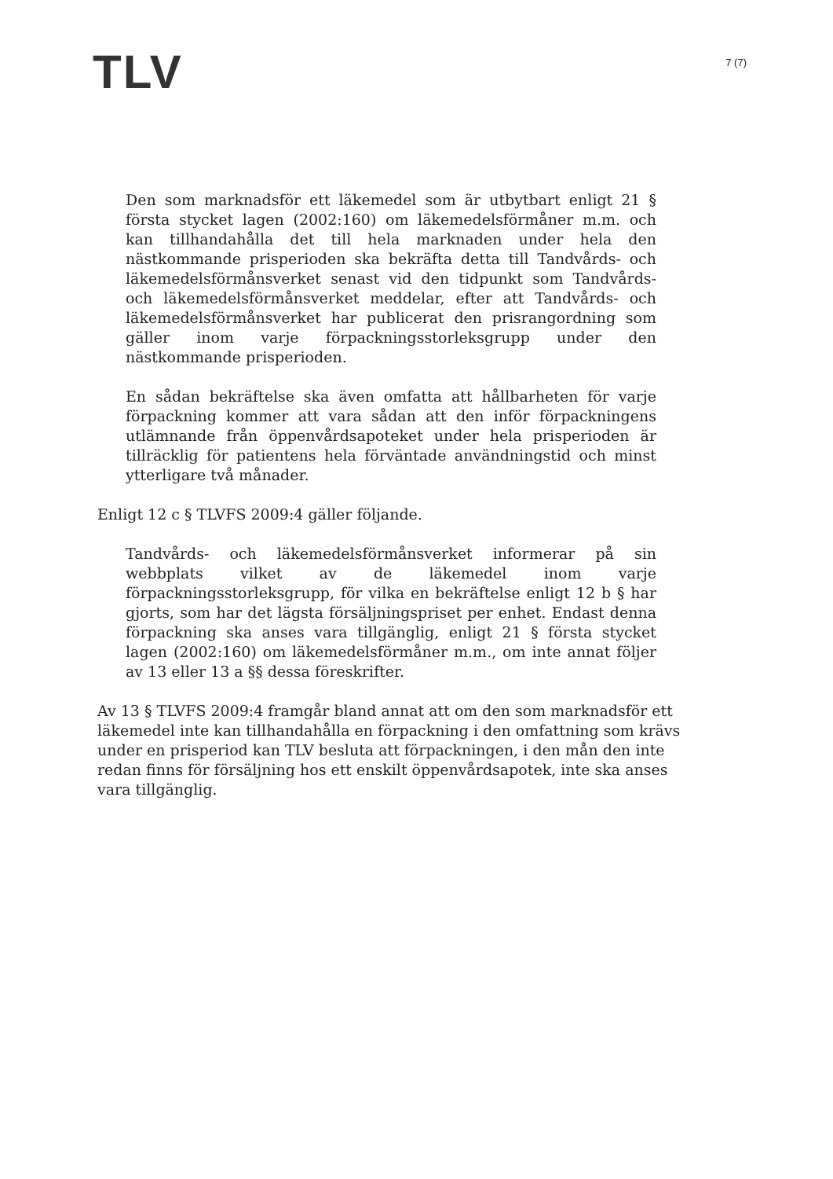TLV
7 (7)
Den som marknadsför ett läkemedel som är utbytbart enligt 21 § första stycket lagen (2002:160) om läkemedelsförmåner m.m. och kan tillhandahålla det till hela marknaden under hela den nästkommande prisperioden ska bekräfta detta till Tandvårds- och läkemedelsförmånsverket senast vid den tidpunkt som Tandvårds- och läkemedelsförmånsverket meddelar, efter att Tandvårds- och läkemedelsförmånsverket har publicerat den prisrangordning som gäller inom varje förpackningsstorleksgrupp under den nästkommande prisperioden.
En sådan bekräftelse ska även omfatta att hållbarheten för varje förpackning kommer att vara sådan att den inför förpackningens utlämnande från öppenvårdsapoteket under hela prisperioden är tillräcklig för patientens hela förväntade användningstid och minst ytterligare två månader.
Enligt 12 c § TLVFS 2009:4 gäller följande.
Tandvårds- och läkemedelsförmånsverket informerar på sin webbplats vilket av de läkemedel inom varje förpackningsstorleksgrupp, för vilka en bekräftelse enligt 12 b § har gjorts, som har det lägsta försäljningspriset per enhet. Endast denna förpackning ska anses vara tillgänglig, enligt 21 § första stycket lagen (2002:160) om läkemedelsförmåner m.m., om inte annat följer av 13 eller 13 a §§ dessa föreskrifter.
Av 13 § TLVFS 2009:4 framgår bland annat att om den som marknadsför ett läkemedel inte kan tillhandahålla en förpackning i den omfattning som krävs under en prisperiod kan TLV besluta att förpackningen, i den mån den inte redan finns för försäljning hos ett enskilt öppenvårdsapotek, inte ska anses vara tillgänglig.